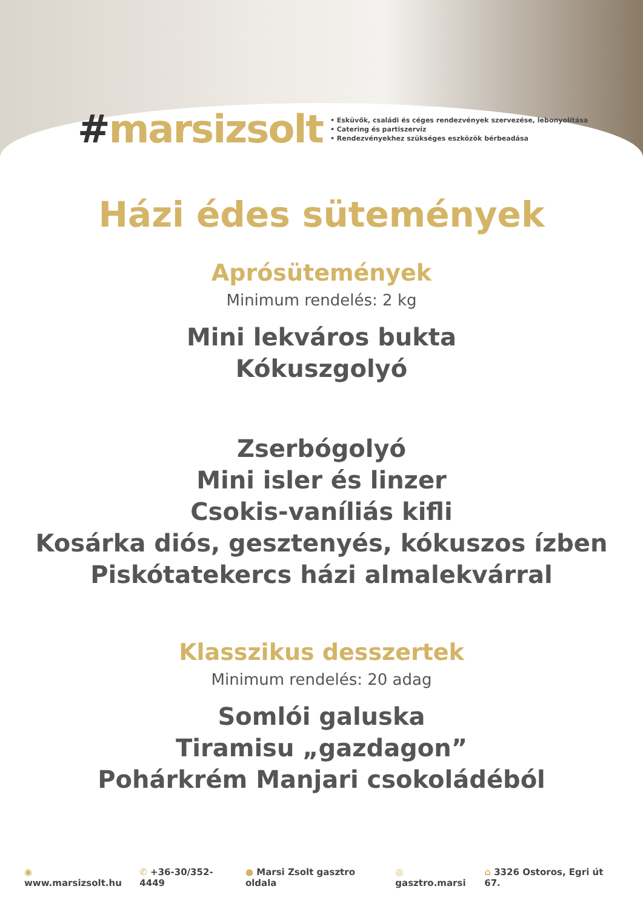#marsizsolt
• Esküvők, családi és céges rendezvények szervezése, lebonyolítása
• Catering és partiszervíz
• Rendezvényekhez szükséges eszközök bérbeadása
Házi édes sütemények
Aprósütemények
Minimum rendelés: 2 kg
Mini lekváros bukta
Kókuszgolyó
Zserbógolyó
Mini isler és linzer
Csokis-vaníliás kifli
Kosárka diós, gesztenyés, kókuszos ízben
Piskótatekercs házi almalekvárral
Klasszikus desszertek
Minimum rendelés: 20 adag
Somlói galuska
Tiramisu „gazdagon”
Pohárkrém Manjari csokoládéból
◉ www.marsizsolt.hu ✆ +36-30/352-4449 ● Marsi Zsolt gasztro oldala ◎ gasztro.marsi ⌂ 3326 Ostoros, Egri út 67.